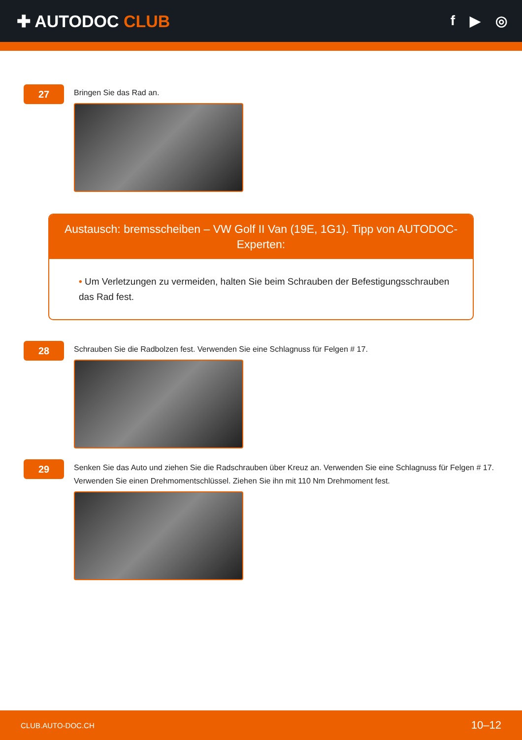✚ AUTODOC CLUB
f ▶ ◎
27
Bringen Sie das Rad an.
Austausch: bremsscheiben – VW Golf II Van (19E, 1G1). Tipp von AUTODOC-Experten:
• Um Verletzungen zu vermeiden, halten Sie beim Schrauben der Befestigungsschrauben das Rad fest.
28
Schrauben Sie die Radbolzen fest. Verwenden Sie eine Schlagnuss für Felgen # 17.
29
Senken Sie das Auto und ziehen Sie die Radschrauben über Kreuz an. Verwenden Sie eine Schlagnuss für Felgen # 17. Verwenden Sie einen Drehmomentschlüssel. Ziehen Sie ihn mit 110 Nm Drehmoment fest.
CLUB.AUTO-DOC.CH 10–12